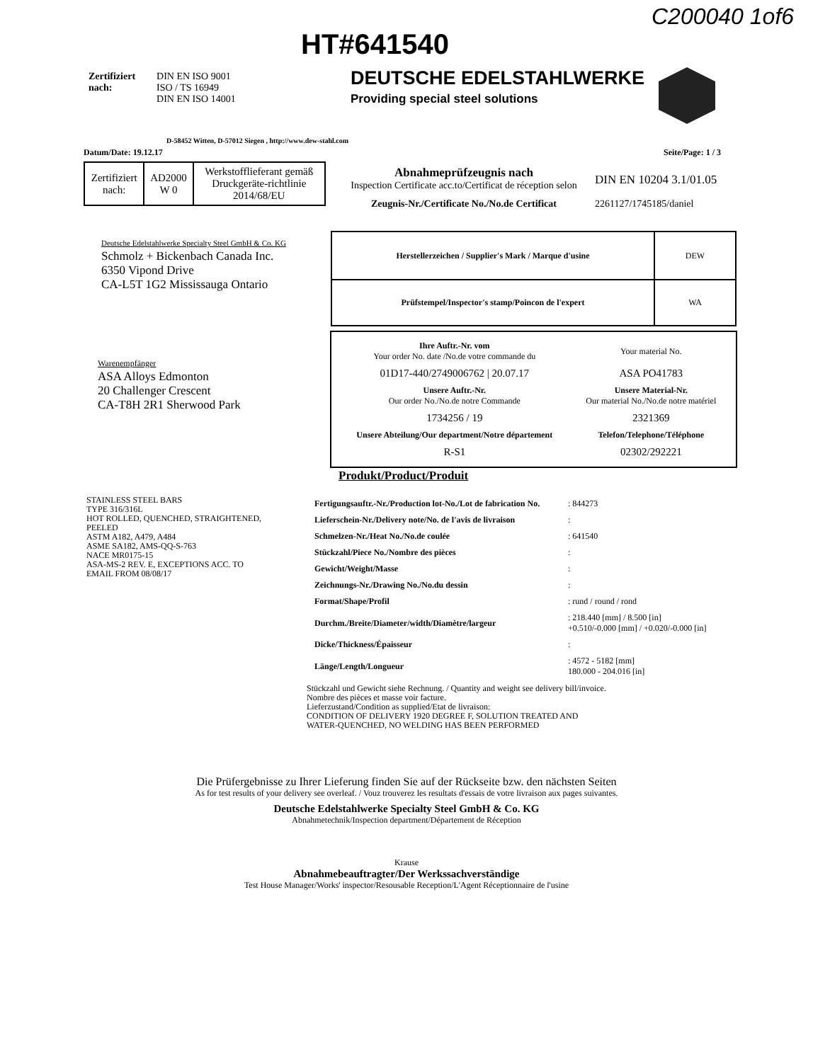HT#641540
C200040 1of6
Zertifiziert
nach:
DIN EN ISO 9001
ISO / TS 16949
DIN EN ISO 14001
DEUTSCHE EDELSTAHLWERKE
Providing special steel solutions
D-58452 Witten, D-57012 Siegen , http://www.dew-stahl.com
Datum/Date: 19.12.17 Seite/Page: 1 / 3
| Zertifiziert nach: | AD2000 W 0 | Werkstofflieferant gemäß Druckgeräte-richtlinie 2014/68/EU |
Abnahmeprüfzeugnis nach
Inspection Certificate acc.to/Certificat de réception selon
DIN EN 10204 3.1/01.05
Zeugnis-Nr./Certificate No./No.de Certificat 2261127/1745185/daniel
Deutsche Edelstahlwerke Specialty Steel GmbH & Co. KG
Schmolz + Bickenbach Canada Inc.
6350 Vipond Drive
CA-L5T 1G2 Mississauga Ontario
| Herstellerzeichen / Supplier's Mark / Marque d'usine | DEW |
| Prüfstempel/Inspector's stamp/Poincon de l'expert | WA |
Warenempfänger
ASA Alloys Edmonton
20 Challenger Crescent
CA-T8H 2R1 Sherwood Park
| / Ihre Auftr.-Nr. vom Your order No. date /No.de votre commande du / Your material No. / / 01D17-440/2749006762 / 20.07.17 / ASA PO41783 / / Unsere Auftr.-Nr. Our order No./No.de notre Commande / Unsere Material-Nr. Our material No./No.de notre matériel / / 1734256 / 19 / 2321369 / / Unsere Abteilung/Our department/Notre département / Telefon/Telephone/Téléphone / / R-S1 / 02302/292221 / |
Produkt/Product/Produit
STAINLESS STEEL BARS
TYPE 316/316L
HOT ROLLED, QUENCHED, STRAIGHTENED,
PEELED
ASTM A182, A479, A484
ASME SA182, AMS-QQ-S-763
NACE MR0175-15
ASA-MS-2 REV. E, EXCEPTIONS ACC. TO
EMAIL FROM 08/08/17
| Fertigungsauftr.-Nr./Production lot-No./Lot de fabrication No. | : 844273 |
| Lieferschein-Nr./Delivery note/No. de l'avis de livraison | : |
| Schmelzen-Nr./Heat No./No.de coulée | : 641540 |
| Stückzahl/Piece No./Nombre des pièces | : |
| Gewicht/Weight/Masse | : |
| Zeichnungs-Nr./Drawing No./No.du dessin | : |
| Format/Shape/Profil | : rund / round / rond |
| Durchm./Breite/Diameter/width/Diamètre/largeur | : 218.440 [mm] / 8.500 [in] +0.510/-0.000 [mm] / +0.020/-0.000 [in] |
| Dicke/Thickness/Épaisseur | : |
| Länge/Length/Longueur | : 4572 - 5182 [mm] 180.000 - 204.016 [in] |
Stückzahl und Gewicht siehe Rechnung. / Quantity and weight see delivery bill/invoice.
Nombre des pièces et masse voir facture.
Lieferzustand/Condition as supplied/Etat de livraison:
CONDITION OF DELIVERY 1920 DEGREE F, SOLUTION TREATED AND
WATER-QUENCHED, NO WELDING HAS BEEN PERFORMED
Die Prüfergebnisse zu Ihrer Lieferung finden Sie auf der Rückseite bzw. den nächsten Seiten
As for test results of your delivery see overleaf. / Vouz trouverez les resultats d'essais de votre livraison aux pages suivantes.
Deutsche Edelstahlwerke Specialty Steel GmbH & Co. KG
Abnahmetechnik/Inspection department/Département de Réception
Krause
Abnahmebeauftragter/Der Werkssachverständige
Test House Manager/Works' inspector/Resousable Reception/L'Agent Réceptionnaire de l'usine